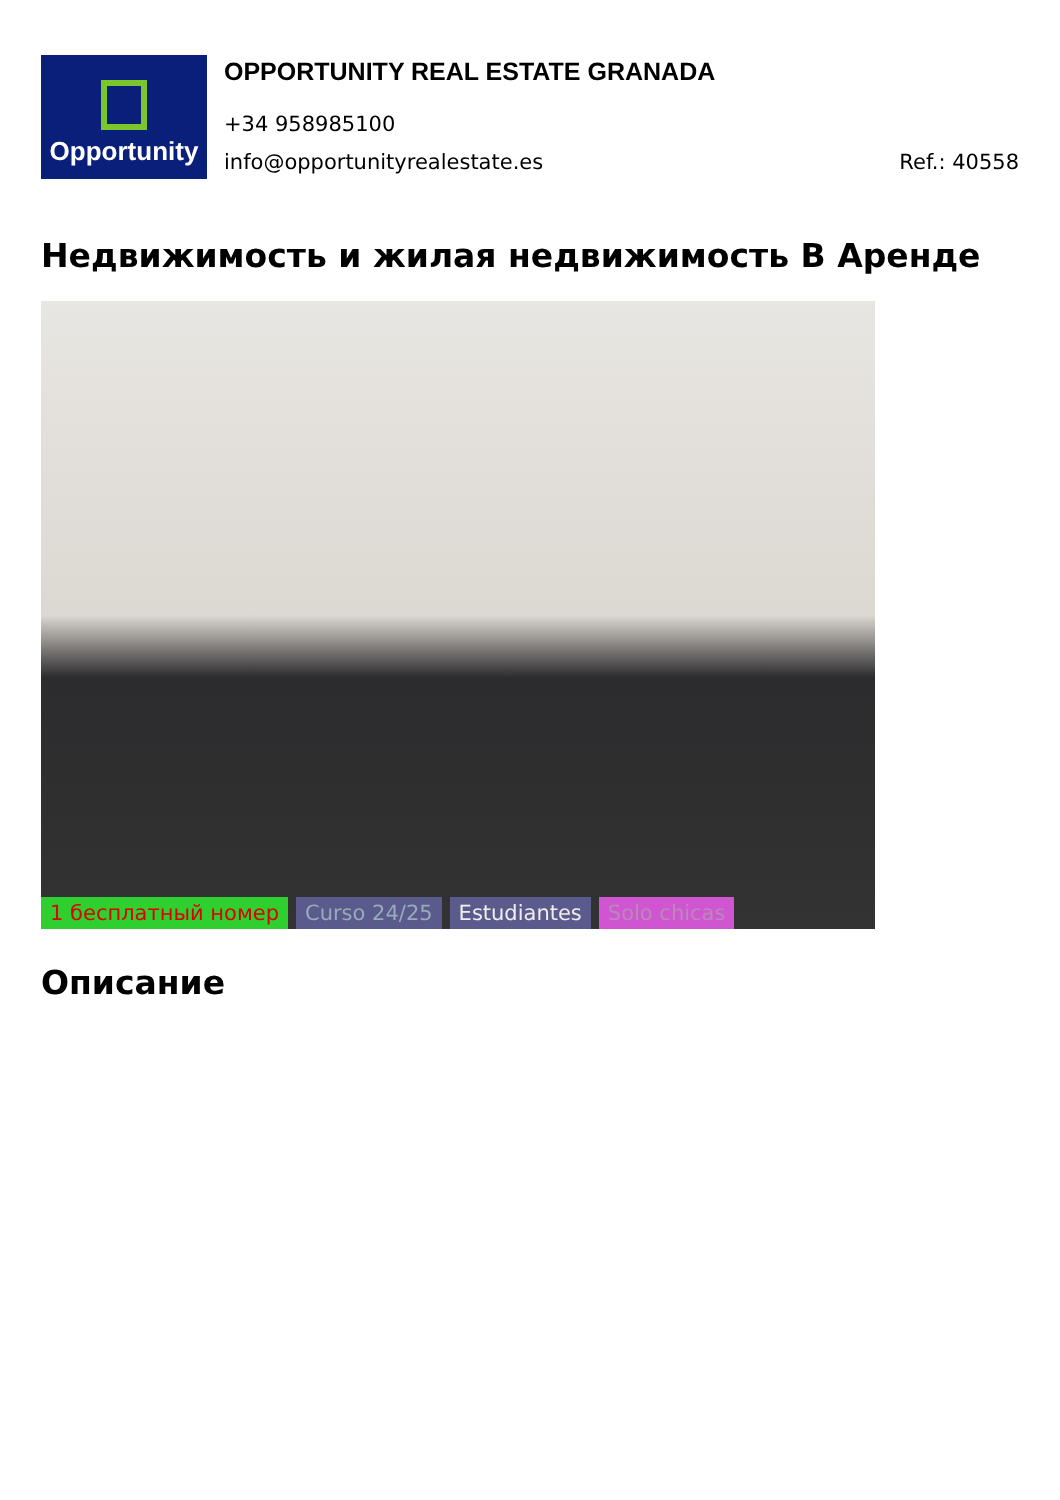Opportunity
OPPORTUNITY REAL ESTATE GRANADA
+34 958985100
info@opportunityrealestate.es Ref.: 40558
Недвижимость и жилая недвижимость В Аренде
1 бесплатный номер Curso 24/25 Estudiantes Solo chicas
Описание